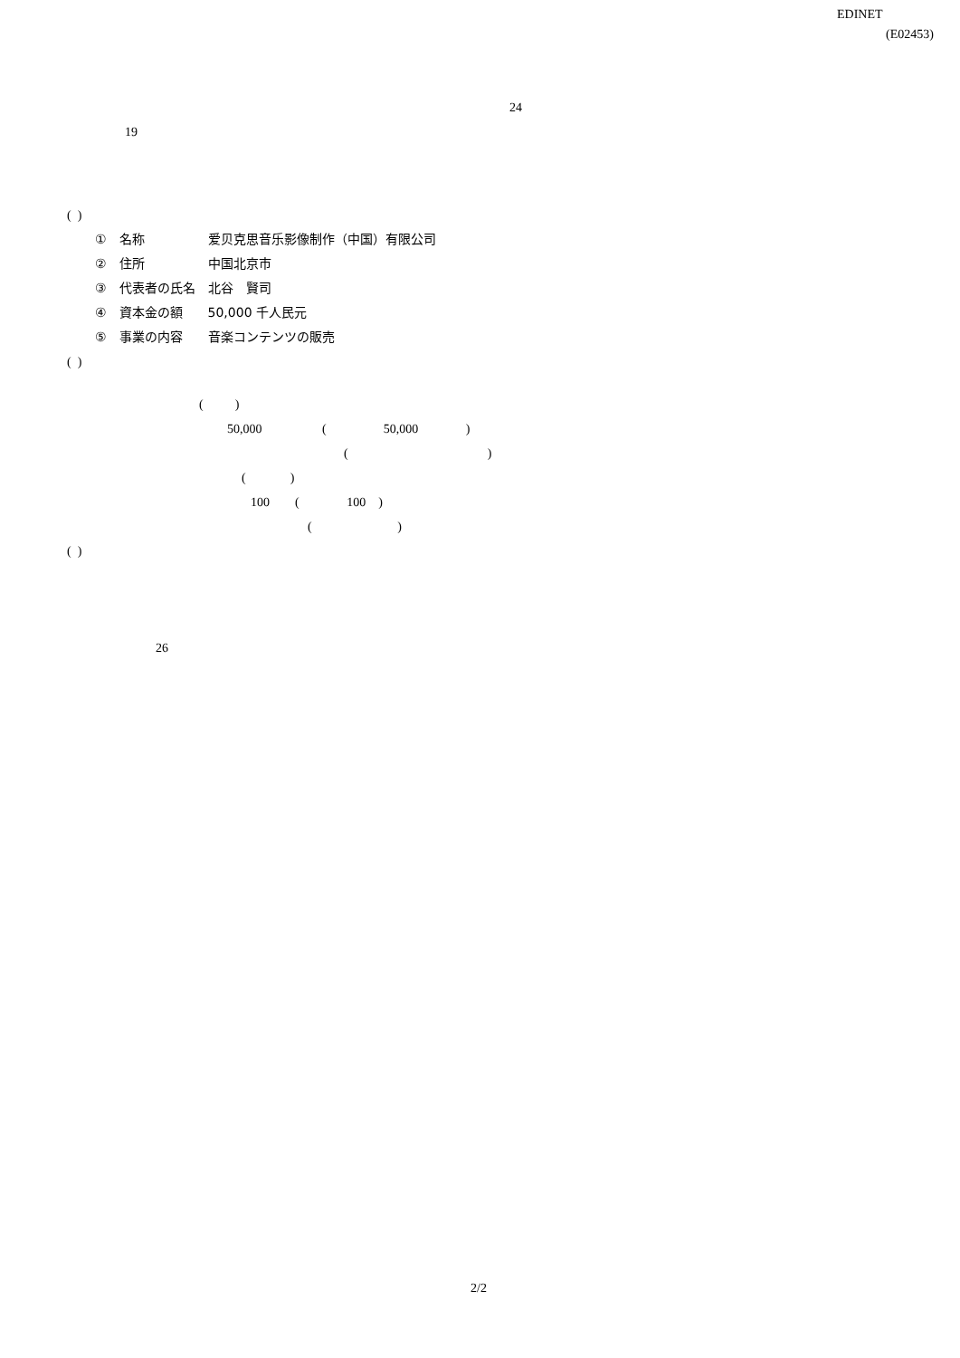EDINET
(E02453)
24
19
( )
①　名称　　　　　爱贝克思音乐影像制作（中国）有限公司
②　住所　　　　　中国北京市
③　代表者の氏名　北谷　賢司
④　資本金の額　　50,000 千人民元
⑤　事業の内容　　音楽コンテンツの販売
( )
( )
50,000 ( 50,000 )
( )
( )
100 ( 100 )
( )
( )
26
2/2